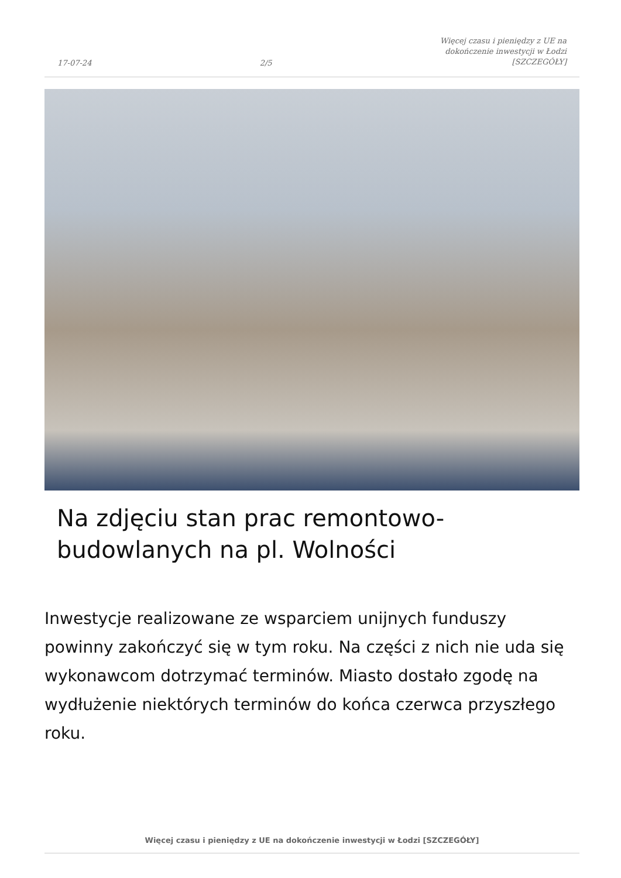17-07-24
2/5
Więcej czasu i pieniędzy z UE na
dokończenie inwestycji w Łodzi
[SZCZEGÓŁY]
Na zdjęciu stan prac remontowo-
budowlanych na pl. Wolności
Inwestycje realizowane ze wsparciem unijnych funduszy powinny zakończyć się w tym roku. Na części z nich nie uda się wykonawcom dotrzymać terminów. Miasto dostało zgodę na wydłużenie niektórych terminów do końca czerwca przyszłego roku.
Więcej czasu i pieniędzy z UE na dokończenie inwestycji w Łodzi [SZCZEGÓŁY]